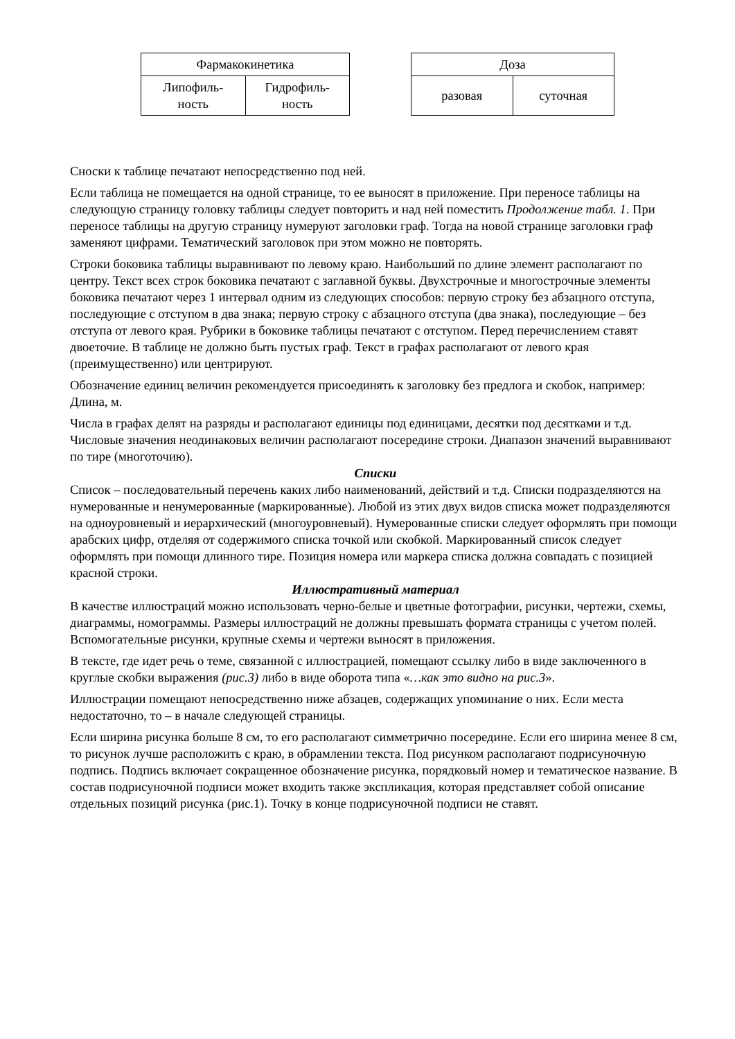| Фармакокинетика | |
| --- | --- |
| Липофиль- ность | Гидрофиль- ность |
| Доза | |
| --- | --- |
| разовая | суточная |
Сноски к таблице печатают непосредственно под ней.
Если таблица не помещается на одной странице, то ее выносят в приложение. При переносе таблицы на следующую страницу головку таблицы следует повторить и над ней поместить Продолжение табл. 1. При переносе таблицы на другую страницу нумеруют заголовки граф. Тогда на новой странице заголовки граф заменяют цифрами. Тематический заголовок при этом можно не повторять.
Строки боковика таблицы выравнивают по левому краю. Наибольший по длине элемент располагают по центру. Текст всех строк боковика печатают с заглавной буквы. Двухстрочные и многострочные элементы боковика печатают через 1 интервал одним из следующих способов: первую строку без абзацного отступа, последующие с отступом в два знака; первую строку с абзацного отступа (два знака), последующие – без отступа от левого края. Рубрики в боковике таблицы печатают с отступом. Перед перечислением ставят двоеточие. В таблице не должно быть пустых граф. Текст в графах располагают от левого края (преимущественно) или центрируют.
Обозначение единиц величин рекомендуется присоединять к заголовку без предлога и скобок, например: Длина, м.
Числа в графах делят на разряды и располагают единицы под единицами, десятки под десятками и т.д. Числовые значения неодинаковых величин располагают посередине строки. Диапазон значений выравнивают по тире (многоточию).
Списки
Список – последовательный перечень каких либо наименований, действий и т.д. Списки подразделяются на нумерованные и ненумерованные (маркированные). Любой из этих двух видов списка может подразделяются на одноуровневый и иерархический (многоуровневый). Нумерованные списки следует оформлять при помощи арабских цифр, отделяя от содержимого списка точкой или скобкой. Маркированный список следует оформлять при помощи длинного тире. Позиция номера или маркера списка должна совпадать с позицией красной строки.
Иллюстративный материал
В качестве иллюстраций можно использовать черно-белые и цветные фотографии, рисунки, чертежи, схемы, диаграммы, номограммы. Размеры иллюстраций не должны превышать формата страницы с учетом полей. Вспомогательные рисунки, крупные схемы и чертежи выносят в приложения.
В тексте, где идет речь о теме, связанной с иллюстрацией, помещают ссылку либо в виде заключенного в круглые скобки выражения (рис.3) либо в виде оборота типа «…как это видно на рис.3».
Иллюстрации помещают непосредственно ниже абзацев, содержащих упоминание о них. Если места недостаточно, то – в начале следующей страницы.
Если ширина рисунка больше 8 см, то его располагают симметрично посередине. Если его ширина менее 8 см, то рисунок лучше расположить с краю, в обрамлении текста. Под рисунком располагают подрисуночную подпись. Подпись включает сокращенное обозначение рисунка, порядковый номер и тематическое название. В состав подрисуночной подписи может входить также экспликация, которая представляет собой описание отдельных позиций рисунка (рис.1). Точку в конце подрисуночной подписи не ставят.